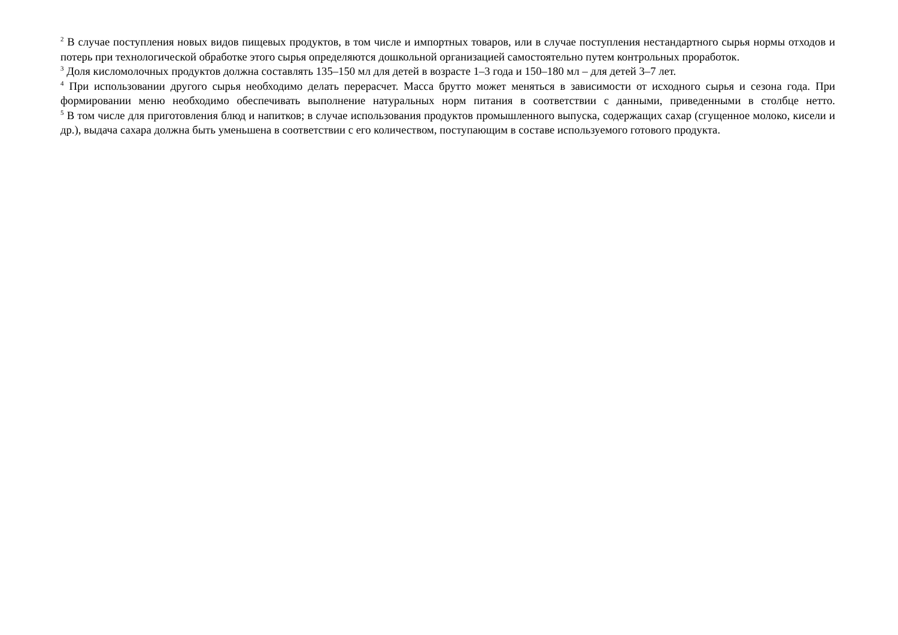<sup>2</sup> В случае поступления новых видов пищевых продуктов, в том числе и импортных товаров, или в случае поступления нестандартного сырья нормы отходов и потерь при технологической обработке этого сырья определяются дошкольной организацией самостоятельно путем контрольных проработок.
<sup>3</sup> Доля кисломолочных продуктов должна составлять 135–150 мл для детей в возрасте 1–3 года и 150–180 мл – для детей 3–7 лет.
<sup>4</sup> При использовании другого сырья необходимо делать перерасчет. Масса брутто может меняться в зависимости от исходного сырья и сезона года. При формировании меню необходимо обеспечивать выполнение натуральных норм питания в соответствии с данными, приведенными в столбце нетто.
<sup>5</sup> В том числе для приготовления блюд и напитков; в случае использования продуктов промышленного выпуска, содержащих сахар (сгущенное молоко, кисели и др.), выдача сахара должна быть уменьшена в соответствии с его количеством, поступающим в составе используемого готового продукта.